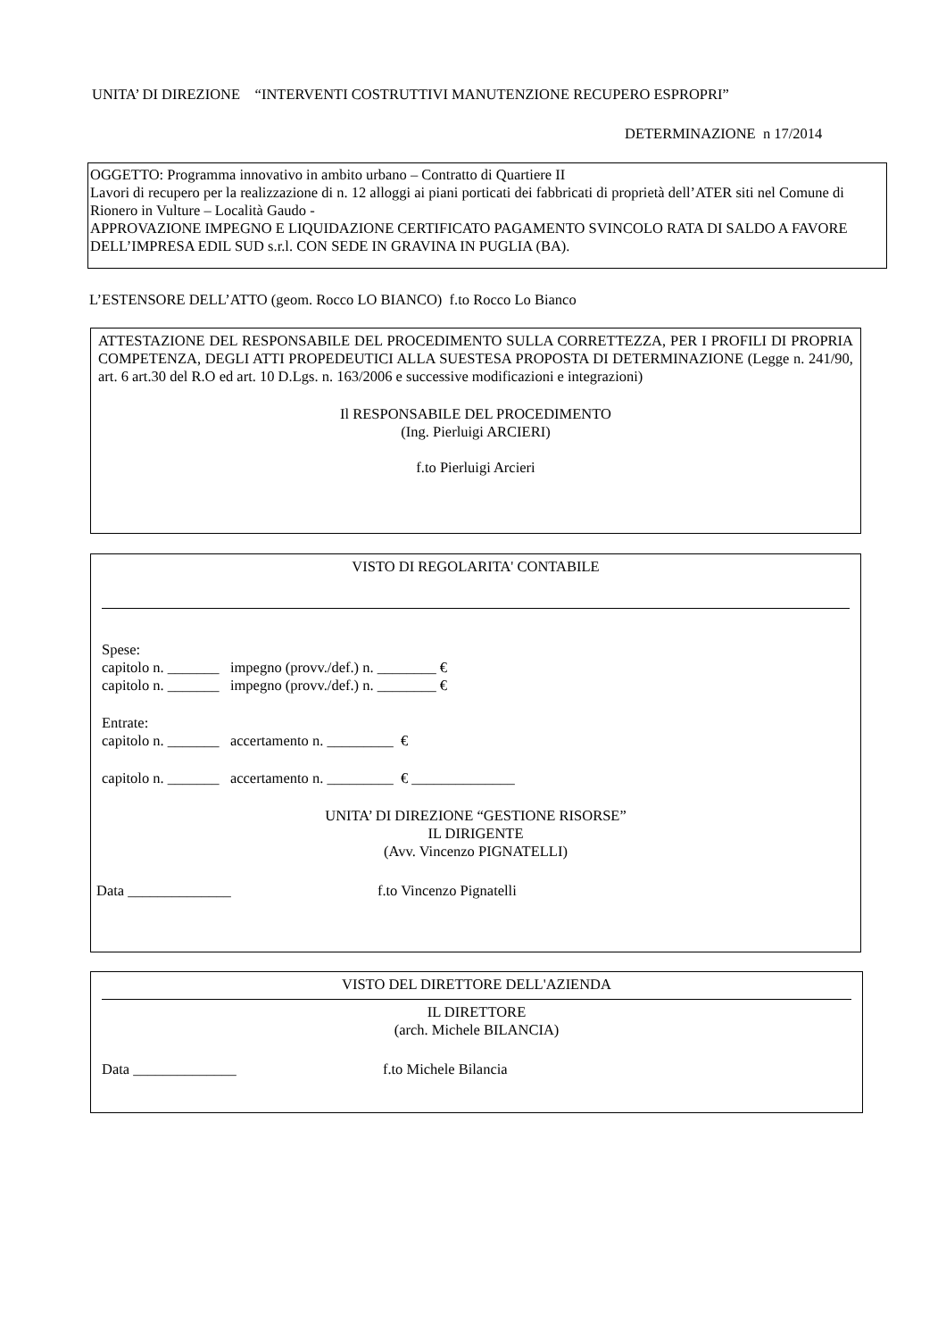UNITA’ DI DIREZIONE “INTERVENTI COSTRUTTIVI MANUTENZIONE RECUPERO ESPROPRI”
DETERMINAZIONE n 17/2014
OGGETTO: Programma innovativo in ambito urbano – Contratto di Quartiere II
Lavori di recupero per la realizzazione di n. 12 alloggi ai piani porticati dei fabbricati di proprietà dell’ATER siti nel Comune di Rionero in Vulture – Località Gaudo -
APPROVAZIONE IMPEGNO E LIQUIDAZIONE CERTIFICATO PAGAMENTO SVINCOLO RATA DI SALDO A FAVORE DELL’IMPRESA EDIL SUD s.r.l. CON SEDE IN GRAVINA IN PUGLIA (BA).
L’ESTENSORE DELL’ATTO (geom. Rocco LO BIANCO) f.to Rocco Lo Bianco
ATTESTAZIONE DEL RESPONSABILE DEL PROCEDIMENTO SULLA CORRETTEZZA, PER I PROFILI DI PROPRIA COMPETENZA, DEGLI ATTI PROPEDEUTICI ALLA SUESTESA PROPOSTA DI DETERMINAZIONE (Legge n. 241/90, art. 6 art.30 del R.O ed art. 10 D.Lgs. n. 163/2006 e successive modificazioni e integrazioni)
Il RESPONSABILE DEL PROCEDIMENTO
(Ing. Pierluigi ARCIERI)
f.to Pierluigi Arcieri
VISTO DI REGOLARITA' CONTABILE
Spese:
capitolo n. _______ impegno (provv./def.) n. ________ €
capitolo n. _______ impegno (provv./def.) n. ________ €
Entrate:
capitolo n. _______ accertamento n. _________ €
capitolo n. _______ accertamento n. _________ € ______________
UNITA’ DI DIREZIONE “GESTIONE RISORSE”
IL DIRIGENTE
(Avv. Vincenzo PIGNATELLI)
Data ______________ f.to Vincenzo Pignatelli
VISTO DEL DIRETTORE DELL'AZIENDA
IL DIRETTORE
(arch. Michele BILANCIA)
Data ______________ f.to Michele Bilancia